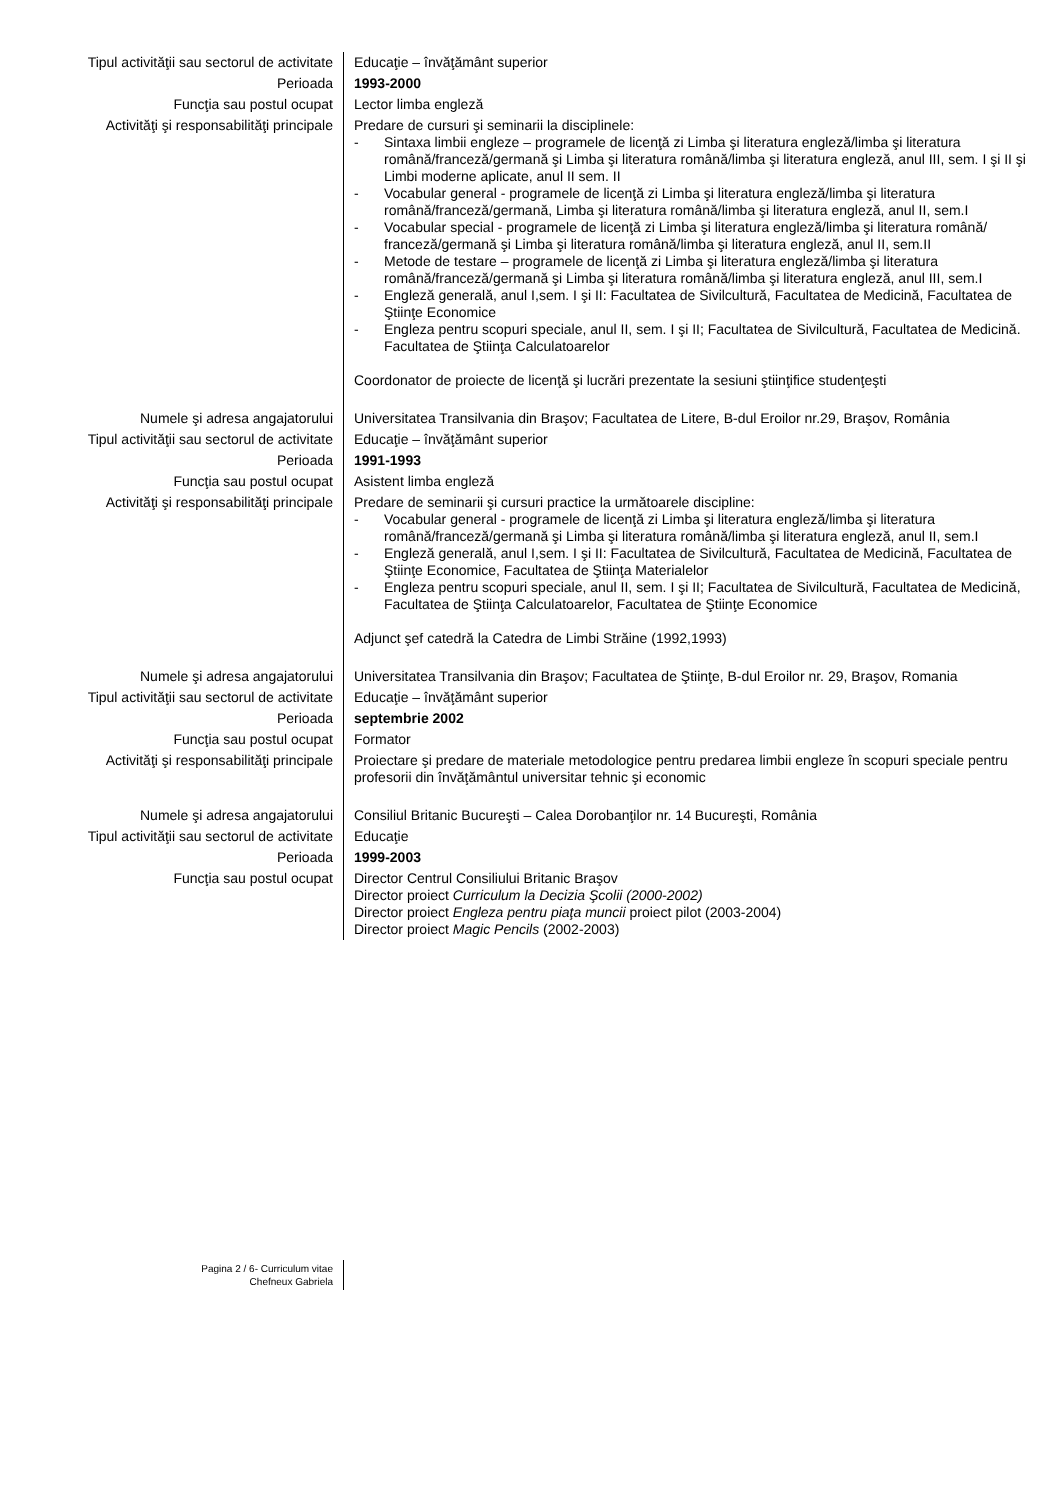| Tipul activităţii sau sectorul de activitate | Educaţie – învăţământ superior |
| Perioada | 1993-2000 |
| Funcţia sau postul ocupat | Lector limba engleză |
| Activităţi şi responsabilităţi principale | Predare de cursuri şi seminarii la disciplinele: - Sintaxa limbii engleze – programele de licenţă zi Limba şi literatura engleză/limba şi literatura română/franceză/germană şi Limba şi literatura română/limba şi literatura engleză, anul III, sem. I şi II şi Limbi moderne aplicate, anul II sem. II - Vocabular general - programele de licenţă zi Limba şi literatura engleză/limba şi literatura română/franceză/germană, Limba şi literatura română/limba şi literatura engleză, anul II, sem.I - Vocabular special - programele de licenţă zi Limba şi literatura engleză/limba şi literatura română/ franceză/germană şi Limba şi literatura română/limba şi literatura engleză, anul II, sem.II - Metode de testare – programele de licenţă zi Limba şi literatura engleză/limba şi literatura română/franceză/germană şi Limba şi literatura română/limba şi literatura engleză, anul III, sem.I - Engleză generală, anul I,sem. I şi II: Facultatea de Sivilcultură, Facultatea de Medicină, Facultatea de Ştiinţe Economice - Engleza pentru scopuri speciale, anul II, sem. I şi II; Facultatea de Sivilcultură, Facultatea de Medicină. Facultatea de Ştiinţa Calculatoarelor Coordonator de proiecte de licenţă şi lucrări prezentate la sesiuni ştiinţifice studenţeşti |
| Numele şi adresa angajatorului | Universitatea Transilvania din Braşov; Facultatea de Litere, B-dul Eroilor nr.29, Braşov, România |
| Tipul activităţii sau sectorul de activitate | Educaţie – învăţământ superior |
| Perioada | 1991-1993 |
| Funcţia sau postul ocupat | Asistent limba engleză |
| Activităţi şi responsabilităţi principale | Predare de seminarii şi cursuri practice la următoarele discipline: - Vocabular general - programele de licenţă zi Limba şi literatura engleză/limba şi literatura română/franceză/germană şi Limba şi literatura română/limba şi literatura engleză, anul II, sem.I - Engleză generală, anul I,sem. I şi II: Facultatea de Sivilcultură, Facultatea de Medicină, Facultatea de Ştiinţe Economice, Facultatea de Ştiinţa Materialelor - Engleza pentru scopuri speciale, anul II, sem. I şi II; Facultatea de Sivilcultură, Facultatea de Medicină, Facultatea de Ştiinţa Calculatoarelor, Facultatea de Ştiinţe Economice Adjunct şef catedră la Catedra de Limbi Străine (1992,1993) |
| Numele şi adresa angajatorului | Universitatea Transilvania din Braşov; Facultatea de Ştiinţe, B-dul Eroilor nr. 29, Braşov, Romania |
| Tipul activităţii sau sectorul de activitate | Educaţie – învăţământ superior |
| Perioada | septembrie 2002 |
| Funcţia sau postul ocupat | Formator |
| Activităţi şi responsabilităţi principale | Proiectare şi predare de materiale metodologice pentru predarea limbii engleze în scopuri speciale pentru profesorii din învăţământul universitar tehnic şi economic |
| Numele şi adresa angajatorului | Consiliul Britanic Bucureşti – Calea Dorobanţilor nr. 14 Bucureşti, România |
| Tipul activităţii sau sectorul de activitate | Educaţie |
| Perioada | 1999-2003 |
| Funcţia sau postul ocupat | Director Centrul Consiliului Britanic Braşov Director proiect Curriculum la Decizia Şcolii (2000-2002) Director proiect Engleza pentru piaţa muncii proiect pilot (2003-2004) Director proiect Magic Pencils (2002-2003) |
| Pagina 2 / 6- Curriculum vitae Chefneux Gabriela | |